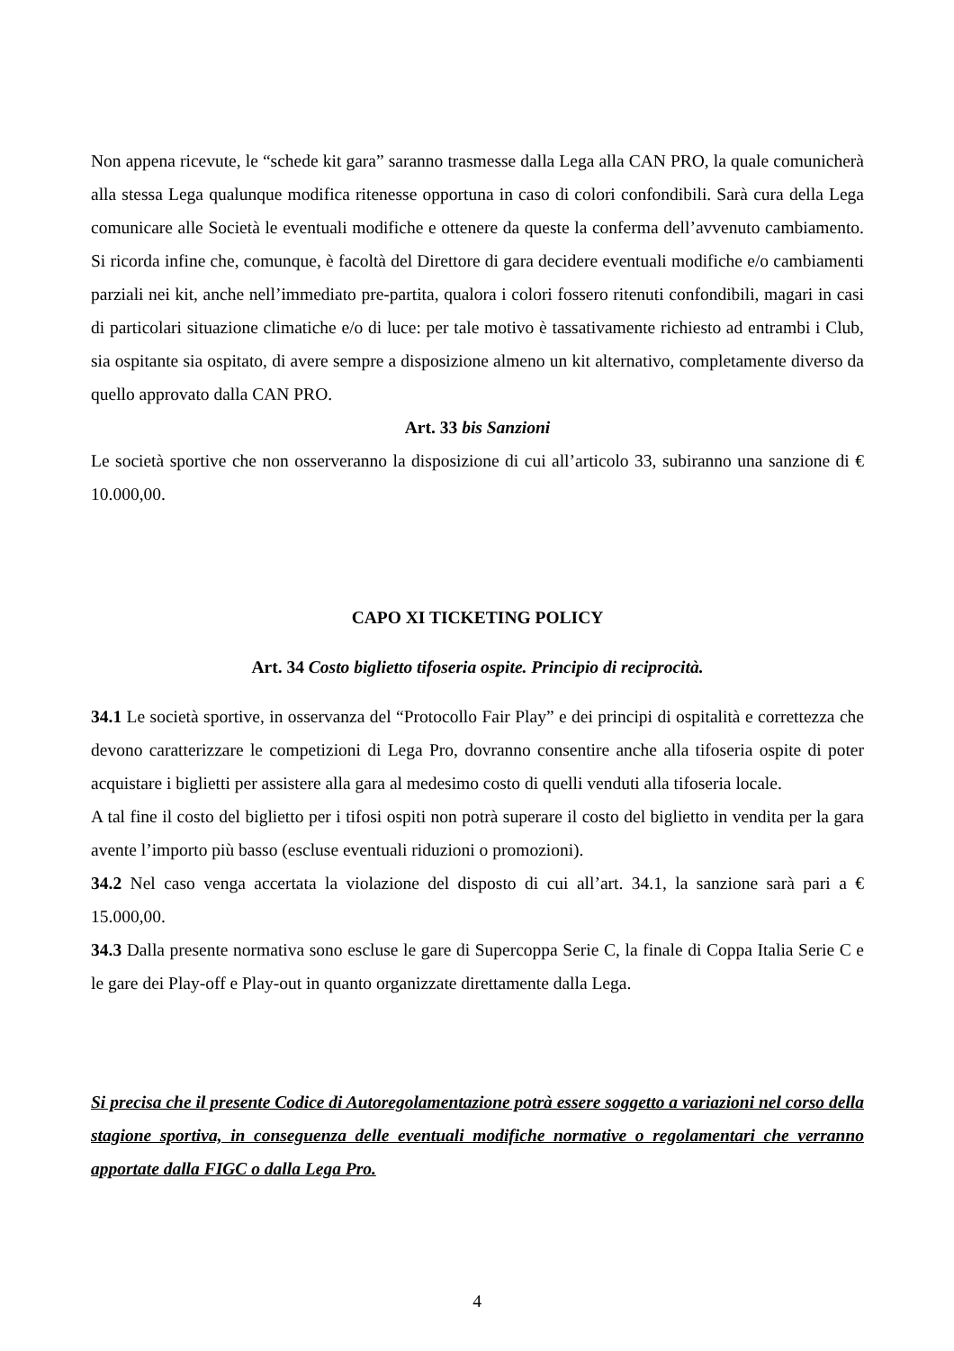Non appena ricevute, le “schede kit gara” saranno trasmesse dalla Lega alla CAN PRO, la quale comunicherà alla stessa Lega qualunque modifica ritenesse opportuna in caso di colori confondibili. Sarà cura della Lega comunicare alle Società le eventuali modifiche e ottenere da queste la conferma dell’avvenuto cambiamento. Si ricorda infine che, comunque, è facoltà del Direttore di gara decidere eventuali modifiche e/o cambiamenti parziali nei kit, anche nell’immediato pre-partita, qualora i colori fossero ritenuti confondibili, magari in casi di particolari situazione climatiche e/o di luce: per tale motivo è tassativamente richiesto ad entrambi i Club, sia ospitante sia ospitato, di avere sempre a disposizione almeno un kit alternativo, completamente diverso da quello approvato dalla CAN PRO.
Art. 33 bis Sanzioni
Le società sportive che non osserveranno la disposizione di cui all’articolo 33, subiranno una sanzione di € 10.000,00.
CAPO XI TICKETING POLICY
Art. 34 Costo biglietto tifoseria ospite. Principio di reciprocità.
34.1 Le società sportive, in osservanza del “Protocollo Fair Play” e dei principi di ospitalità e correttezza che devono caratterizzare le competizioni di Lega Pro, dovranno consentire anche alla tifoseria ospite di poter acquistare i biglietti per assistere alla gara al medesimo costo di quelli venduti alla tifoseria locale.
A tal fine il costo del biglietto per i tifosi ospiti non potrà superare il costo del biglietto in vendita per la gara avente l’importo più basso (escluse eventuali riduzioni o promozioni).
34.2 Nel caso venga accertata la violazione del disposto di cui all’art. 34.1, la sanzione sarà pari a € 15.000,00.
34.3 Dalla presente normativa sono escluse le gare di Supercoppa Serie C, la finale di Coppa Italia Serie C e le gare dei Play-off e Play-out in quanto organizzate direttamente dalla Lega.
Si precisa che il presente Codice di Autoregolamentazione potrà essere soggetto a variazioni nel corso della stagione sportiva, in conseguenza delle eventuali modifiche normative o regolamentari che verranno apportate dalla FIGC o dalla Lega Pro.
4